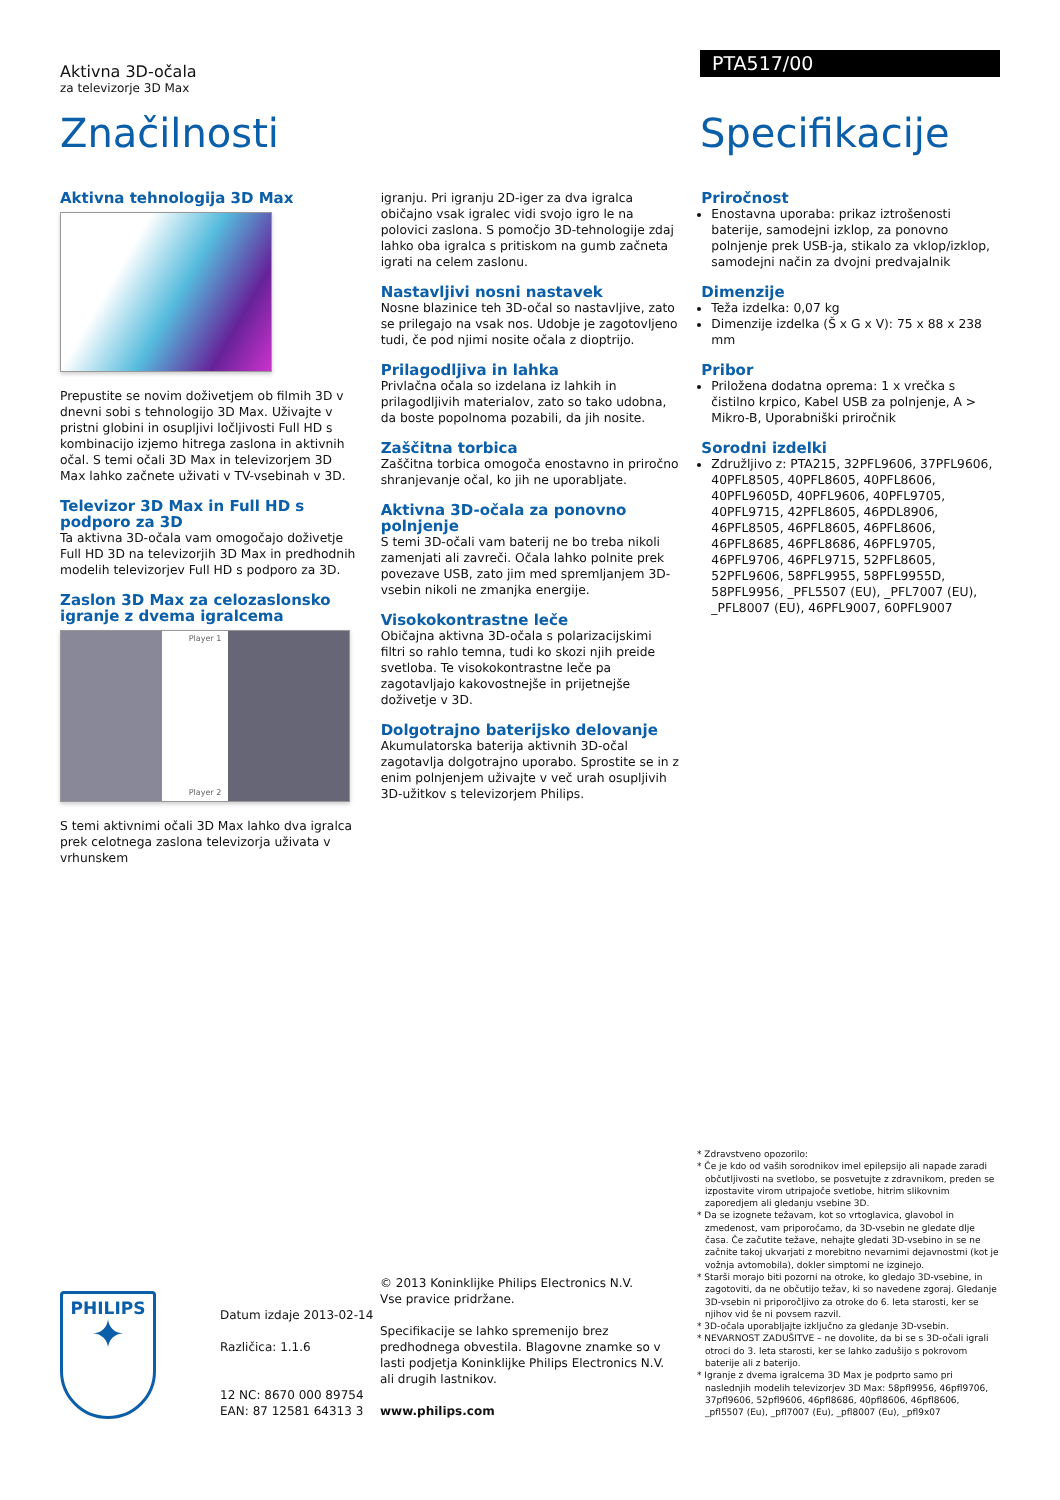Aktivna 3D-očala
za televizorje 3D Max
PTA517/00
Značilnosti Specifikacije
Aktivna tehnologija 3D Max
Prepustite se novim doživetjem ob filmih 3D v dnevni sobi s tehnologijo 3D Max. Uživajte v pristni globini in osupljivi ločljivosti Full HD s kombinacijo izjemo hitrega zaslona in aktivnih očal. S temi očali 3D Max in televizorjem 3D Max lahko začnete uživati v TV-vsebinah v 3D.
Televizor 3D Max in Full HD s podporo za 3D
Ta aktivna 3D-očala vam omogočajo doživetje Full HD 3D na televizorjih 3D Max in predhodnih modelih televizorjev Full HD s podporo za 3D.
Zaslon 3D Max za celozaslonsko igranje z dvema igralcema
Player 1
Player 2
S temi aktivnimi očali 3D Max lahko dva igralca prek celotnega zaslona televizorja uživata v vrhunskem
igranju. Pri igranju 2D-iger za dva igralca običajno vsak igralec vidi svojo igro le na polovici zaslona. S pomočjo 3D-tehnologije zdaj lahko oba igralca s pritiskom na gumb začneta igrati na celem zaslonu.
Nastavljivi nosni nastavek
Nosne blazinice teh 3D-očal so nastavljive, zato se prilegajo na vsak nos. Udobje je zagotovljeno tudi, če pod njimi nosite očala z dioptrijo.
Prilagodljiva in lahka
Privlačna očala so izdelana iz lahkih in prilagodljivih materialov, zato so tako udobna, da boste popolnoma pozabili, da jih nosite.
Zaščitna torbica
Zaščitna torbica omogoča enostavno in priročno shranjevanje očal, ko jih ne uporabljate.
Aktivna 3D-očala za ponovno polnjenje
S temi 3D-očali vam baterij ne bo treba nikoli zamenjati ali zavreči. Očala lahko polnite prek povezave USB, zato jim med spremljanjem 3D-vsebin nikoli ne zmanjka energije.
Visokokontrastne leče
Običajna aktivna 3D-očala s polarizacijskimi filtri so rahlo temna, tudi ko skozi njih preide svetloba. Te visokokontrastne leče pa zagotavljajo kakovostnejše in prijetnejše doživetje v 3D.
Dolgotrajno baterijsko delovanje
Akumulatorska baterija aktivnih 3D-očal zagotavlja dolgotrajno uporabo. Sprostite se in z enim polnjenjem uživajte v več urah osupljivih 3D-užitkov s televizorjem Philips.
Priročnost
Enostavna uporaba: prikaz iztrošenosti baterije, samodejni izklop, za ponovno polnjenje prek USB-ja, stikalo za vklop/izklop, samodejni način za dvojni predvajalnik
Dimenzije
Teža izdelka: 0,07 kg
Dimenzije izdelka (Š x G x V): 75 x 88 x 238 mm
Pribor
Priložena dodatna oprema: 1 x vrečka s čistilno krpico, Kabel USB za polnjenje, A > Mikro-B, Uporabniški priročnik
Sorodni izdelki
Združljivo z: PTA215, 32PFL9606, 37PFL9606, 40PFL8505, 40PFL8605, 40PFL8606, 40PFL9605D, 40PFL9606, 40PFL9705, 40PFL9715, 42PFL8605, 46PDL8906, 46PFL8505, 46PFL8605, 46PFL8606, 46PFL8685, 46PFL8686, 46PFL9705, 46PFL9706, 46PFL9715, 52PFL8605, 52PFL9606, 58PFL9955, 58PFL9955D, 58PFL9956, _PFL5507 (EU), _PFL7007 (EU), _PFL8007 (EU), 46PFL9007, 60PFL9007
PHILIPS
✦
Datum izdaje 2013-02-14
Različica: 1.1.6
12 NC: 8670 000 89754
EAN: 87 12581 64313 3
© 2013 Koninklijke Philips Electronics N.V.
Vse pravice pridržane.
Specifikacije se lahko spremenijo brez predhodnega obvestila. Blagovne znamke so v lasti podjetja Koninklijke Philips Electronics N.V. ali drugih lastnikov.
www.philips.com
* Zdravstveno opozorilo:
* Če je kdo od vaših sorodnikov imel epilepsijo ali napade zaradi občutljivosti na svetlobo, se posvetujte z zdravnikom, preden se izpostavite virom utripajoče svetlobe, hitrim slikovnim zaporedjem ali gledanju vsebine 3D.
* Da se izognete težavam, kot so vrtoglavica, glavobol in zmedenost, vam priporočamo, da 3D-vsebin ne gledate dlje časa. Če začutite težave, nehajte gledati 3D-vsebino in se ne začnite takoj ukvarjati z morebitno nevarnimi dejavnostmi (kot je vožnja avtomobila), dokler simptomi ne izginejo.
* Starši morajo biti pozorni na otroke, ko gledajo 3D-vsebine, in zagotoviti, da ne občutijo težav, ki so navedene zgoraj. Gledanje 3D-vsebin ni priporočljivo za otroke do 6. leta starosti, ker se njihov vid še ni povsem razvil.
* 3D-očala uporabljajte izključno za gledanje 3D-vsebin.
* NEVARNOST ZADUŠITVE – ne dovolite, da bi se s 3D-očali igrali otroci do 3. leta starosti, ker se lahko zadušijo s pokrovom baterije ali z baterijo.
* Igranje z dvema igralcema 3D Max je podprto samo pri naslednjih modelih televizorjev 3D Max: 58pfl9956, 46pfl9706, 37pfl9606, 52pfl9606, 46pfl8686, 40pfl8606, 46pfl8606, _pfl5507 (Eu), _pfl7007 (Eu), _pfl8007 (Eu), _pfl9x07